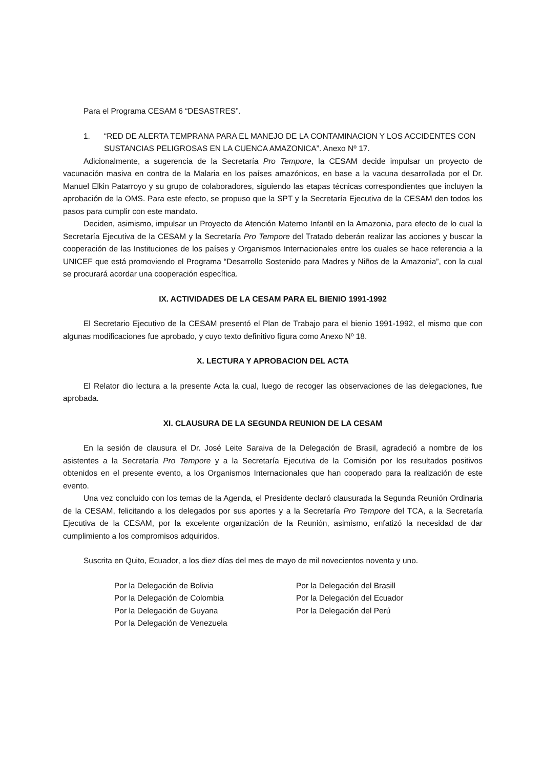Para el Programa CESAM 6 “DESASTRES”.
1. “RED DE ALERTA TEMPRANA PARA EL MANEJO DE LA CONTAMINACION Y LOS ACCIDENTES CON SUSTANCIAS PELIGROSAS EN LA CUENCA AMAZONICA”. Anexo Nº 17.
Adicionalmente, a sugerencia de la Secretaría Pro Tempore, la CESAM decide impulsar un proyecto de vacunación masiva en contra de la Malaria en los países amazónicos, en base a la vacuna desarrollada por el Dr. Manuel Elkin Patarroyo y su grupo de colaboradores, siguiendo las etapas técnicas correspondientes que incluyen la aprobación de la OMS. Para este efecto, se propuso que la SPT y la Secretaría Ejecutiva de la CESAM den todos los pasos para cumplir con este mandato.
Deciden, asimismo, impulsar un Proyecto de Atención Materno Infantil en la Amazonia, para efecto de lo cual la Secretaría Ejecutiva de la CESAM y la Secretaría Pro Tempore del Tratado deberán realizar las acciones y buscar la cooperación de las Instituciones de los países y Organismos Internacionales entre los cuales se hace referencia a la UNICEF que está promoviendo el Programa “Desarrollo Sostenido para Madres y Niños de la Amazonia”, con la cual se procurará acordar una cooperación específica.
IX. ACTIVIDADES DE LA CESAM PARA EL BIENIO 1991-1992
El Secretario Ejecutivo de la CESAM presentó el Plan de Trabajo para el bienio 1991-1992, el mismo que con algunas modificaciones fue aprobado, y cuyo texto definitivo figura como Anexo Nº 18.
X. LECTURA Y APROBACION DEL ACTA
El Relator dio lectura a la presente Acta la cual, luego de recoger las observaciones de las delegaciones, fue aprobada.
XI. CLAUSURA DE LA SEGUNDA REUNION DE LA CESAM
En la sesión de clausura el Dr. José Leite Saraiva de la Delegación de Brasil, agradeció a nombre de los asistentes a la Secretaría Pro Tempore y a la Secretaría Ejecutiva de la Comisión por los resultados positivos obtenidos en el presente evento, a los Organismos Internacionales que han cooperado para la realización de este evento.
Una vez concluido con los temas de la Agenda, el Presidente declaró clausurada la Segunda Reunión Ordinaria de la CESAM, felicitando a los delegados por sus aportes y a la Secretaría Pro Tempore del TCA, a la Secretaría Ejecutiva de la CESAM, por la excelente organización de la Reunión, asimismo, enfatizó la necesidad de dar cumplimiento a los compromisos adquiridos.
Suscrita en Quito, Ecuador, a los diez días del mes de mayo de mil novecientos noventa y uno.
Por la Delegación de Bolivia
Por la Delegación de Colombia
Por la Delegación de Guyana
Por la Delegación de Venezuela
Por la Delegación del Brasill
Por la Delegación del Ecuador
Por la Delegación del Perú